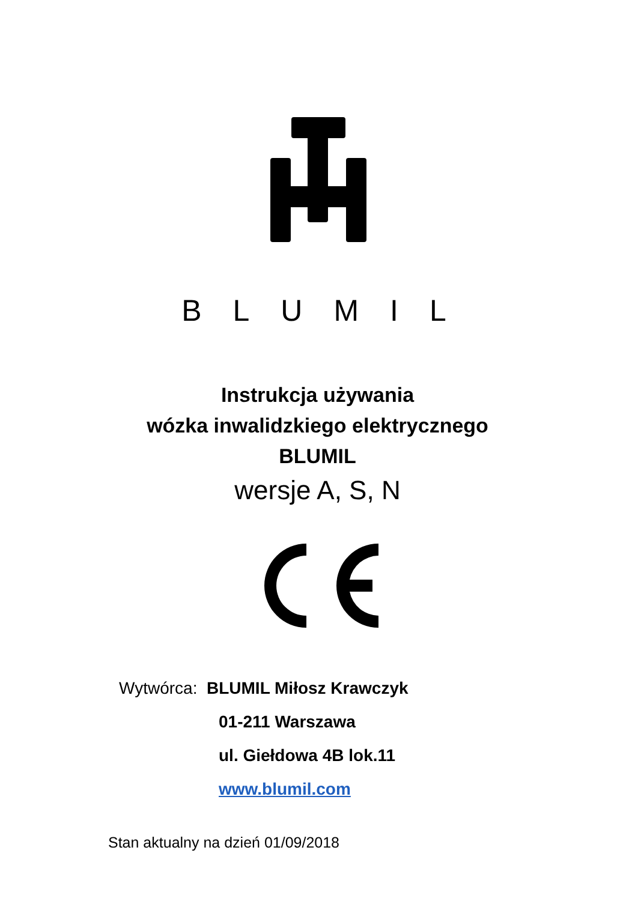BLUMIL
Instrukcja używania
wózka inwalidzkiego elektrycznego
BLUMIL
wersje A, S, N
Wytwórca: BLUMIL Miłosz Krawczyk
01-211 Warszawa
ul. Giełdowa 4B lok.11
www.blumil.com
Stan aktualny na dzień 01/09/2018